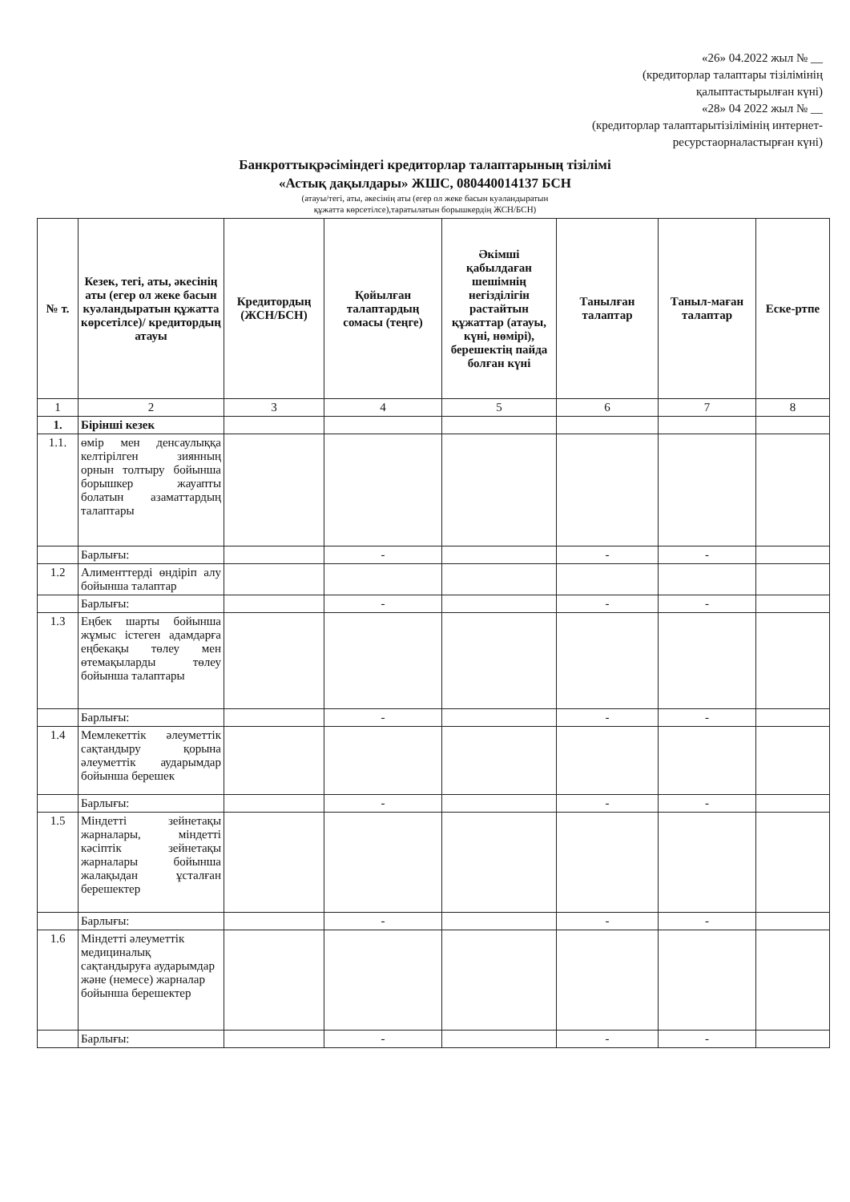«26» 04.2022 жыл № __
(кредиторлар талаптары тізілімінің
қалыптастырылған күні)
«28» 04 2022 жыл № __
(кредиторлар талаптарытізілімінің интернет-
ресурстаорналастырған күні)
Банкроттықрәсіміндегі кредиторлар талаптарының тізілімі
«Астық дақылдары» ЖШС, 080440014137 БСН
(атауы/тегі, аты, әкесінің аты (егер ол жеке басын куәландыратын
құжатта көрсетілсе),таратылатын борышкердің ЖСН/БСН)
| № т. | Кезек, тегі, аты, әкесінің аты (егер ол жеке басын куәландыратын құжатта көрсетілсе)/ кредитордың атауы | Кредитордың (ЖСН/БСН) | Қойылған талаптардың сомасы (теңге) | Әкімші қабылдаған шешімнің негізділігін растайтын құжаттар (атауы, күні, нөмірі), берешектің пайда болған күні | Танылған талаптар | Таныл-маған талаптар | Еске-ртпе |
| --- | --- | --- | --- | --- | --- | --- | --- |
| 1 | 2 | 3 | 4 | 5 | 6 | 7 | 8 |
| 1. | Бірінші кезек | | | | | | |
| 1.1. | өмір мен денсаулыққа келтірілген зиянның орнын толтыру бойынша борышкер жауапты болатын азаматтардың талаптары | | | | | | |
| | Барлығы: | | - | | - | - | |
| 1.2 | Алименттерді өндіріп алу бойынша талаптар | | | | | | |
| | Барлығы: | | - | | - | - | |
| 1.3 | Еңбек шарты бойынша жұмыс істеген адамдарға еңбекақы төлеу мен өтемақыларды төлеу бойынша талаптары | | | | | | |
| | Барлығы: | | - | | - | - | |
| 1.4 | Мемлекеттік әлеуметтік сақтандыру қорына әлеуметтік аударымдар бойынша берешек | | | | | | |
| | Барлығы: | | - | | - | - | |
| 1.5 | Міндетті зейнетақы жарналары, міндетті кәсіптік зейнетақы жарналары бойынша жалақыдан ұсталған берешектер | | | | | | |
| | Барлығы: | | - | | - | - | |
| 1.6 | Міндетті әлеуметтік медициналық сақтандыруға аударымдар және (немесе) жарналар бойынша берешектер | | | | | | |
| | Барлығы: | | - | | - | - | |